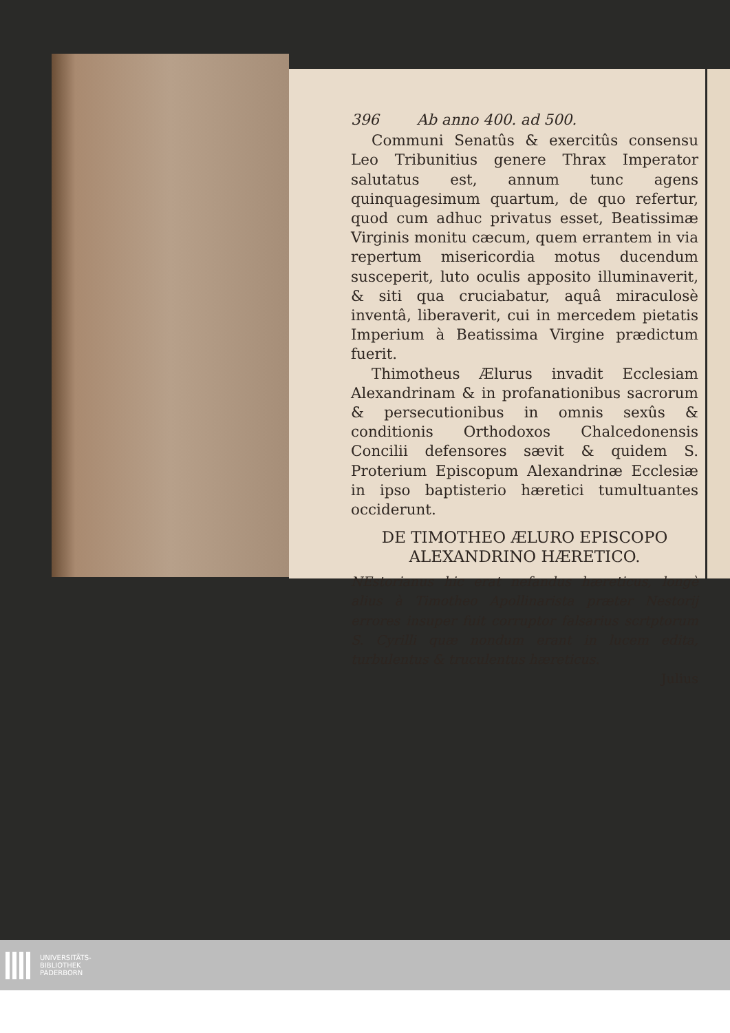396 Ab anno 400. ad 500.
Communi Senatûs & exercitûs consensu Leo Tribunitius genere Thrax Imperator salutatus est, annum tunc agens quinquagesimum quartum, de quo refertur, quod cum adhuc privatus esset, Beatissimæ Virginis monitu cæcum, quem errantem in via repertum misericordia motus ducendum susceperit, luto oculis apposito illuminaverit, & siti qua cruciabatur, aquâ miraculosè inventâ, liberaverit, cui in mercedem pietatis Imperium à Beatissima Virgine prædictum fuerit.
Thimotheus Ælurus invadit Ecclesiam Alexandrinam & in profanationibus sacrorum & persecutionibus in omnis sexûs & conditionis Orthodoxos Chalcedonensis Concilii defensores sævit & quidem S. Proterium Episcopum Alexandrinæ Ecclesiæ in ipso baptisterio hæretici tumultuantes occiderunt.
DE TIMOTHEO ÆLURO EPISCOPO ALEXANDRINO HÆRETICO.
NEstorianus hic erat nefandus hæreticus, longè alius à Timotheo Apollinarista præter Nestorij errores insuper fuit corruptor falsarius scrtptorum S. Cyrilli quæ nondum erant in lucem edita, turbulentus & truculentus hæreticus.
Julius
UNIVERSITÄTS-
BIBLIOTHEK
PADERBORN